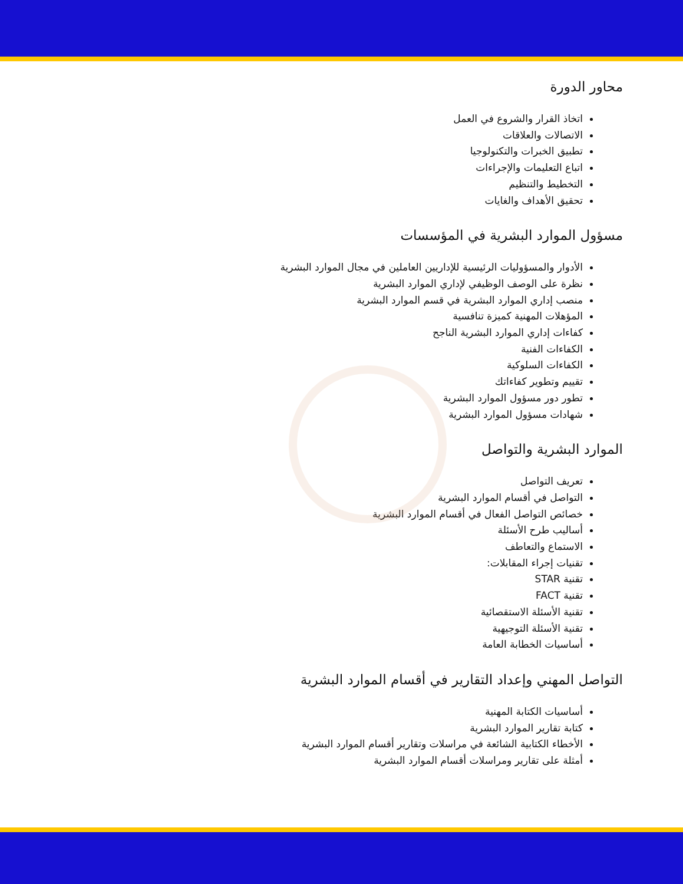محاور الدورة
اتخاذ القرار والشروع في العمل
الاتصالات والعلاقات
تطبيق الخبرات والتكنولوجيا
اتباع التعليمات والإجراءات
التخطيط والتنظيم
تحقيق الأهداف والغايات
مسؤول الموارد البشرية في المؤسسات
الأدوار والمسؤوليات الرئيسية للإداريين العاملين في مجال الموارد البشرية
نظرة على الوصف الوظيفي لإداري الموارد البشرية
منصب إداري الموارد البشرية في قسم الموارد البشرية
المؤهلات المهنية كميزة تنافسية
كفاءات إداري الموارد البشرية الناجح
الكفاءات الفنية
الكفاءات السلوكية
تقييم وتطوير كفاءاتك
تطور دور مسؤول الموارد البشرية
شهادات مسؤول الموارد البشرية
الموارد البشرية والتواصل
تعريف التواصل
التواصل في أقسام الموارد البشرية
خصائص التواصل الفعال في أقسام الموارد البشرية
أساليب طرح الأسئلة
الاستماع والتعاطف
تقنيات إجراء المقابلات:
تقنية STAR
تقنية FACT
تقنية الأسئلة الاستقصائية
تقنية الأسئلة التوجيهية
أساسيات الخطابة العامة
التواصل المهني وإعداد التقارير في أقسام الموارد البشرية
أساسيات الكتابة المهنية
كتابة تقارير الموارد البشرية
الأخطاء الكتابية الشائعة في مراسلات وتقارير أقسام الموارد البشرية
أمثلة على تقارير ومراسلات أقسام الموارد البشرية